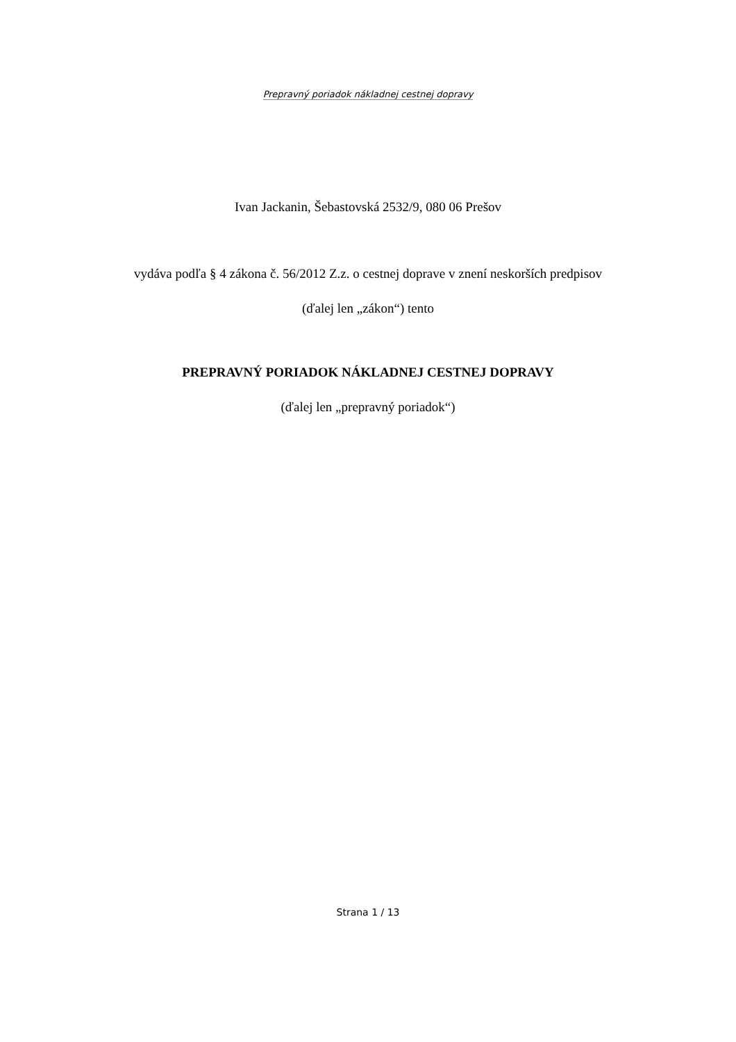Prepravný poriadok nákladnej cestnej dopravy
Ivan Jackanin, Šebastovská 2532/9, 080 06 Prešov
vydáva podľa § 4 zákona č. 56/2012 Z.z. o cestnej doprave v znení neskorších predpisov
(ďalej len „zákon“) tento
PREPRAVNÝ PORIADOK NÁKLADNEJ CESTNEJ DOPRAVY
(ďalej len „prepravný poriadok“)
Strana 1 / 13